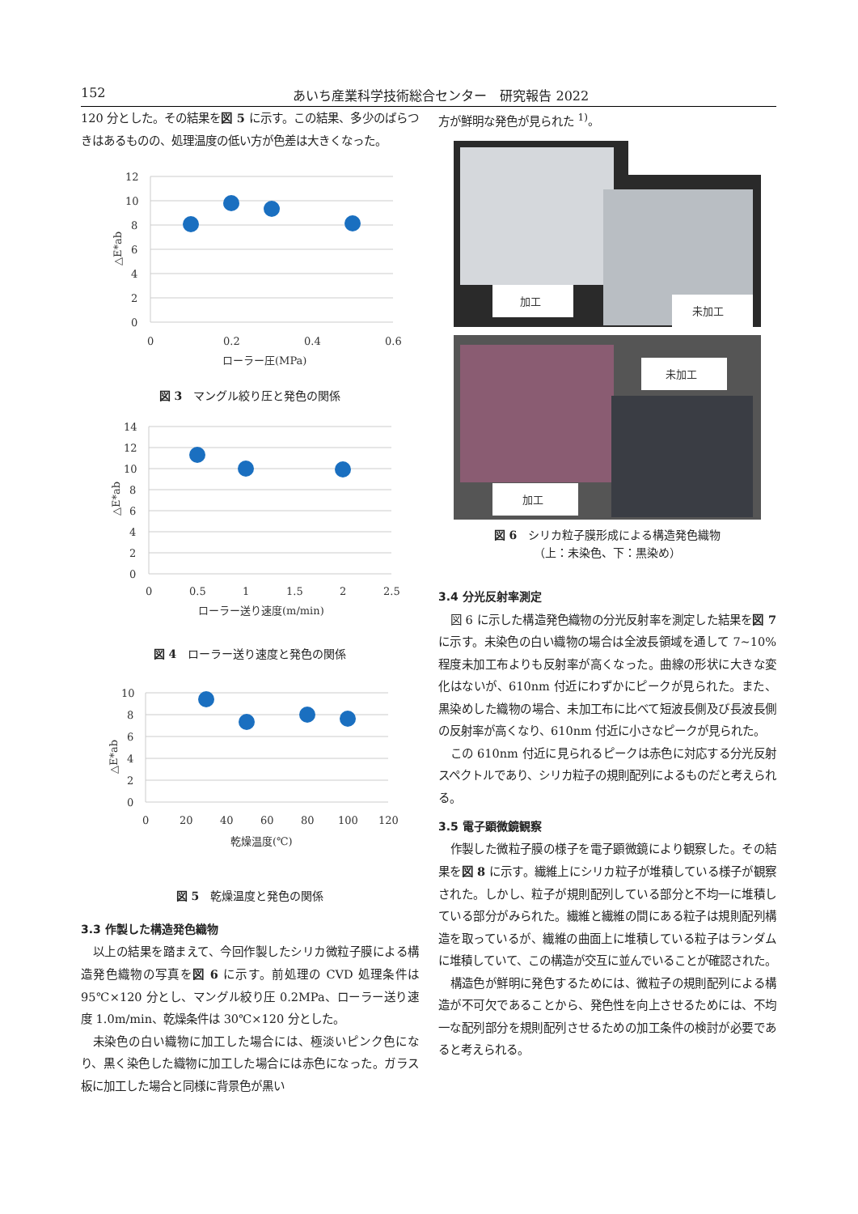152 あいち産業科学技術総合センター　研究報告 2022
120 分とした。その結果を図 5 に示す。この結果、多少のばらつきはあるものの、処理温度の低い方が色差は大きくなった。
12
10
8
6
4
2
0
0
0.2
0.4
0.6
ローラー圧(MPa)
△E*ab
図 3　マングル絞り圧と発色の関係
14
12
10
8
6
4
2
0
0
0.5
1
1.5
2
2.5
ローラー送り速度(m/min)
△E*ab
図 4　ローラー送り速度と発色の関係
10
8
6
4
2
0
0
20
40
60
80
100
120
乾燥温度(℃)
△E*ab
図 5　乾燥温度と発色の関係
3.3 作製した構造発色織物
以上の結果を踏まえて、今回作製したシリカ微粒子膜による構造発色織物の写真を図 6 に示す。前処理の CVD 処理条件は 95℃×120 分とし、マングル絞り圧 0.2MPa、ローラー送り速度 1.0m/min、乾燥条件は 30℃×120 分とした。
未染色の白い織物に加工した場合には、極淡いピンク色になり、黒く染色した織物に加工した場合には赤色になった。ガラス板に加工した場合と同様に背景色が黒い
方が鮮明な発色が見られた <sup>1)</sup>。
加工
未加工
未加工
加工
図 6　シリカ粒子膜形成による構造発色織物
（上：未染色、下：黒染め）
3.4 分光反射率測定
図 6 に示した構造発色織物の分光反射率を測定した結果を図 7 に示す。未染色の白い織物の場合は全波長領域を通して 7~10%程度未加工布よりも反射率が高くなった。曲線の形状に大きな変化はないが、610nm 付近にわずかにピークが見られた。また、黒染めした織物の場合、未加工布に比べて短波長側及び長波長側の反射率が高くなり、610nm 付近に小さなピークが見られた。
この 610nm 付近に見られるピークは赤色に対応する分光反射スペクトルであり、シリカ粒子の規則配列によるものだと考えられる。
3.5 電子顕微鏡観察
作製した微粒子膜の様子を電子顕微鏡により観察した。その結果を図 8 に示す。繊維上にシリカ粒子が堆積している様子が観察された。しかし、粒子が規則配列している部分と不均一に堆積している部分がみられた。繊維と繊維の間にある粒子は規則配列構造を取っているが、繊維の曲面上に堆積している粒子はランダムに堆積していて、この構造が交互に並んでいることが確認された。
構造色が鮮明に発色するためには、微粒子の規則配列による構造が不可欠であることから、発色性を向上させるためには、不均一な配列部分を規則配列させるための加工条件の検討が必要であると考えられる。